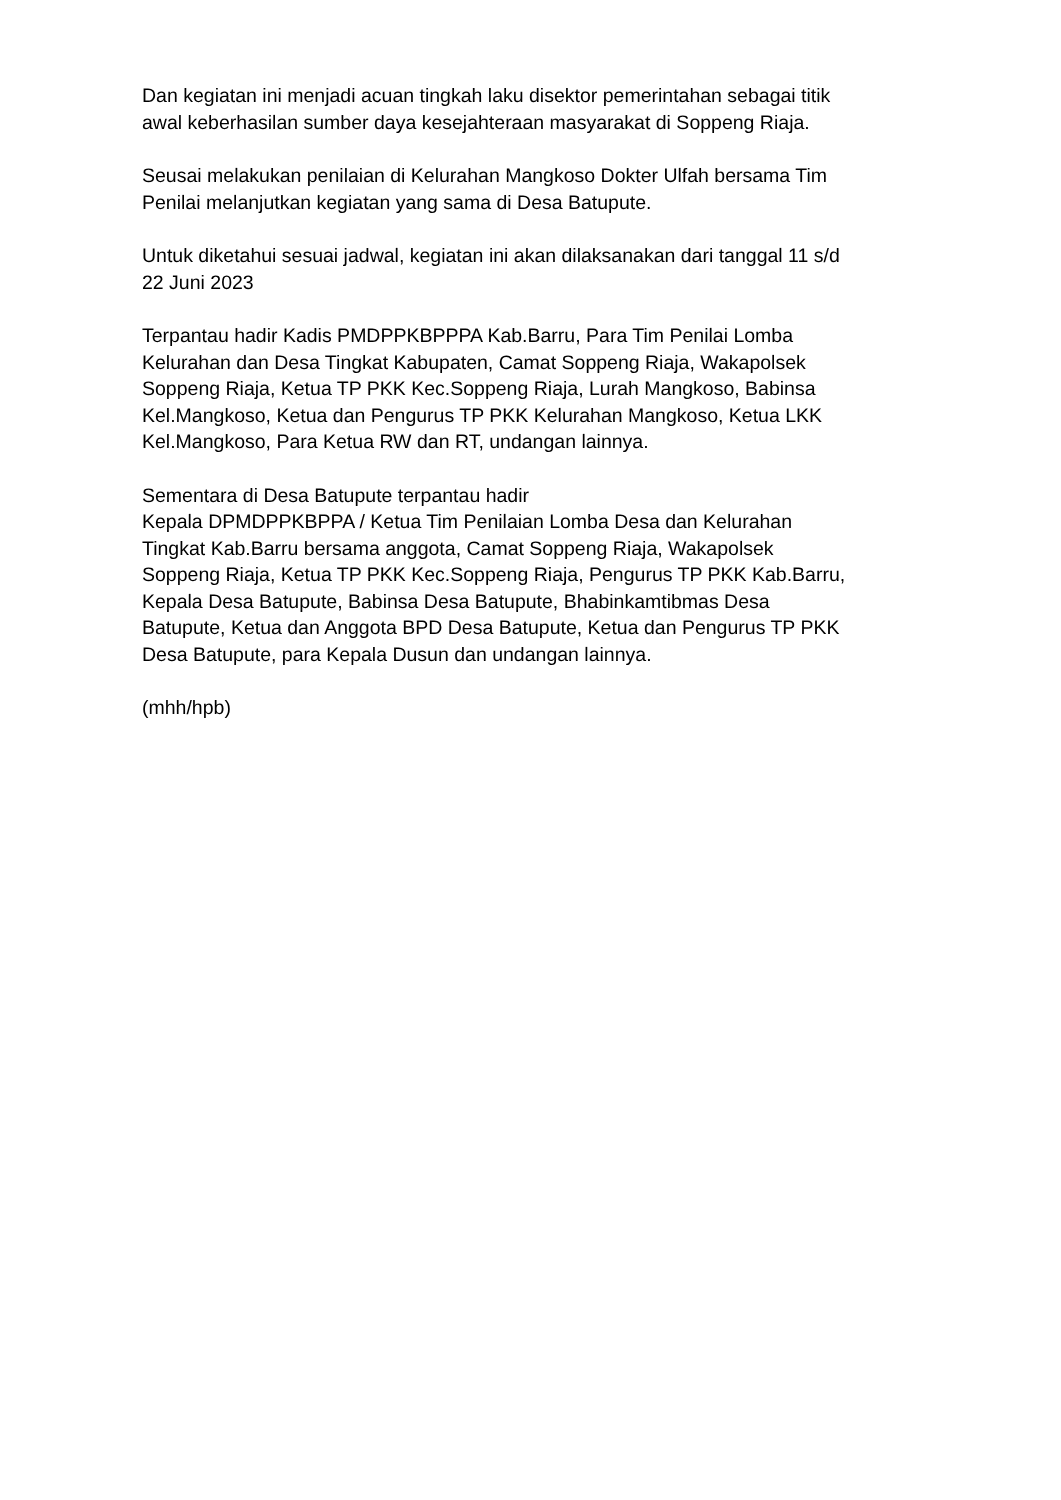Dan kegiatan ini menjadi acuan tingkah laku disektor pemerintahan sebagai titik
awal keberhasilan sumber daya kesejahteraan masyarakat di Soppeng Riaja.
Seusai melakukan penilaian di Kelurahan Mangkoso Dokter Ulfah bersama Tim
Penilai melanjutkan kegiatan yang sama di Desa Batupute.
Untuk diketahui sesuai jadwal, kegiatan ini akan dilaksanakan dari tanggal 11 s/d
22 Juni 2023
Terpantau hadir Kadis PMDPPKBPPPA Kab.Barru, Para Tim Penilai Lomba
Kelurahan dan Desa Tingkat Kabupaten, Camat Soppeng Riaja, Wakapolsek
Soppeng Riaja, Ketua TP PKK Kec.Soppeng Riaja, Lurah Mangkoso, Babinsa
Kel.Mangkoso, Ketua dan Pengurus TP PKK Kelurahan Mangkoso, Ketua LKK
Kel.Mangkoso, Para Ketua RW dan RT, undangan lainnya.
Sementara di Desa Batupute terpantau hadir
Kepala DPMDPPKBPPA / Ketua Tim Penilaian Lomba Desa dan Kelurahan
Tingkat Kab.Barru bersama anggota, Camat Soppeng Riaja, Wakapolsek
Soppeng Riaja, Ketua TP PKK Kec.Soppeng Riaja, Pengurus TP PKK Kab.Barru,
Kepala Desa Batupute, Babinsa Desa Batupute, Bhabinkamtibmas Desa
Batupute, Ketua dan Anggota BPD Desa Batupute, Ketua dan Pengurus TP PKK
Desa Batupute, para Kepala Dusun dan undangan lainnya.
(mhh/hpb)